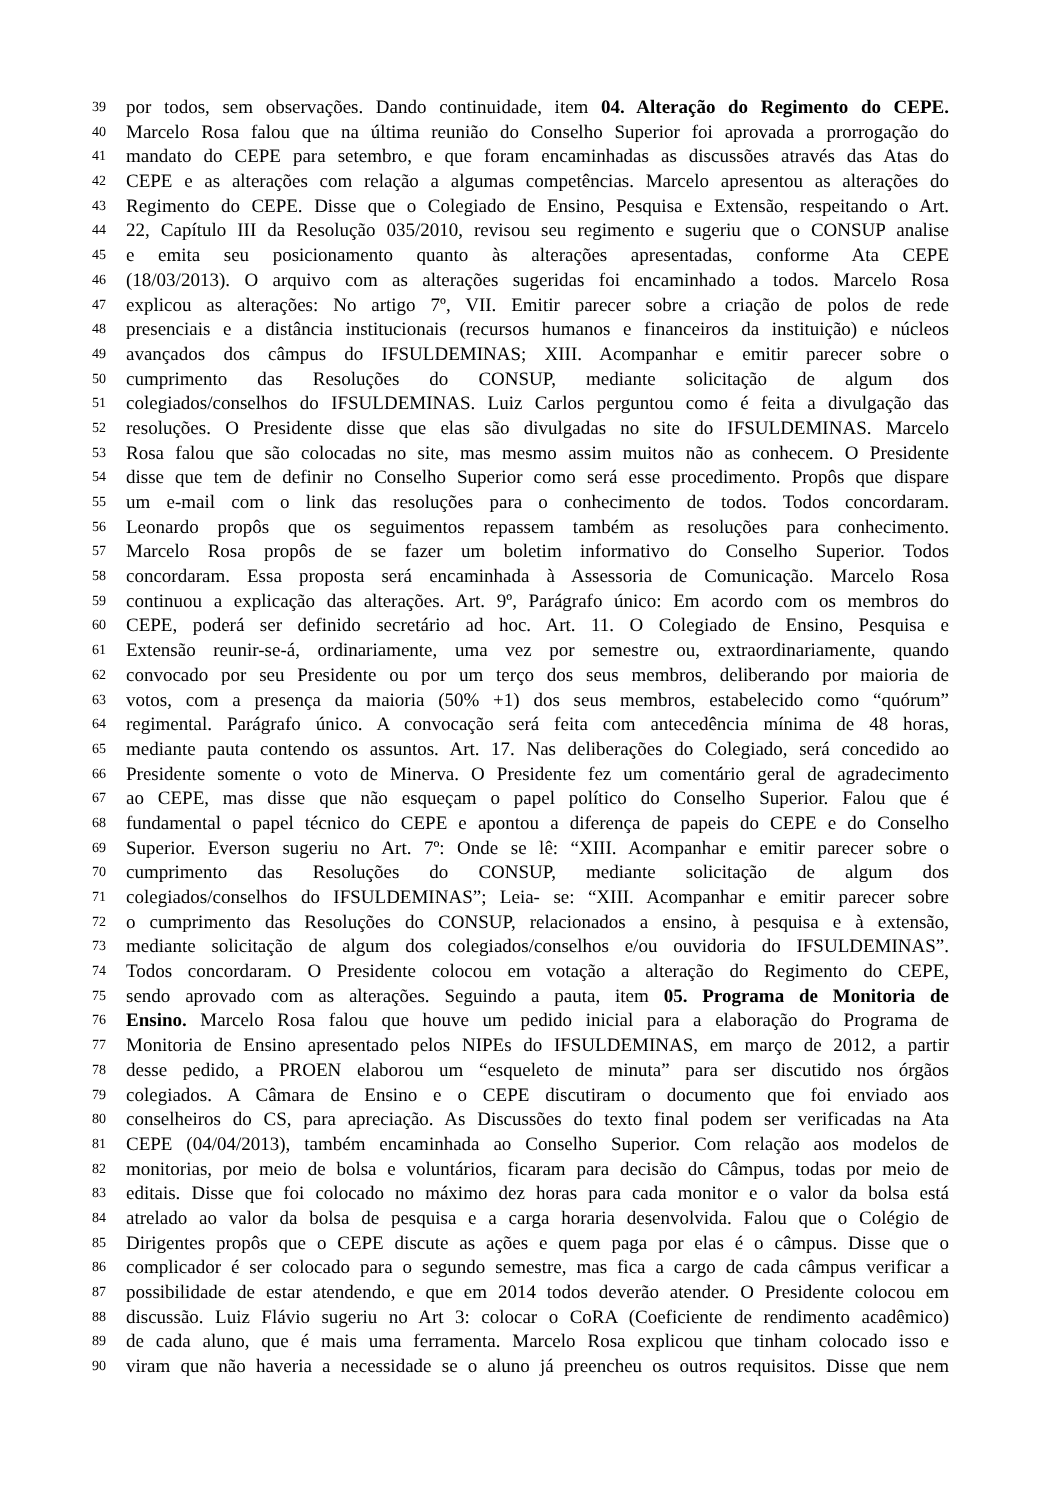39 por todos, sem observações. Dando continuidade, item 04. Alteração do Regimento do CEPE.
40 Marcelo Rosa falou que na última reunião do Conselho Superior foi aprovada a prorrogação do
41 mandato do CEPE para setembro, e que foram encaminhadas as discussões através das Atas do
42 CEPE e as alterações com relação a algumas competências. Marcelo apresentou as alterações do
43 Regimento do CEPE. Disse que o Colegiado de Ensino, Pesquisa e Extensão, respeitando o Art.
44 22, Capítulo III da Resolução 035/2010, revisou seu regimento e sugeriu que o CONSUP analise
45 e emita seu posicionamento quanto às alterações apresentadas, conforme Ata CEPE
46 (18/03/2013). O arquivo com as alterações sugeridas foi encaminhado a todos. Marcelo Rosa
47 explicou as alterações: No artigo 7º, VII. Emitir parecer sobre a criação de polos de rede
48 presenciais e a distância institucionais (recursos humanos e financeiros da instituição) e núcleos
49 avançados dos câmpus do IFSULDEMINAS; XIII. Acompanhar e emitir parecer sobre o
50 cumprimento das Resoluções do CONSUP, mediante solicitação de algum dos
51 colegiados/conselhos do IFSULDEMINAS. Luiz Carlos perguntou como é feita a divulgação das
52 resoluções. O Presidente disse que elas são divulgadas no site do IFSULDEMINAS. Marcelo
53 Rosa falou que são colocadas no site, mas mesmo assim muitos não as conhecem. O Presidente
54 disse que tem de definir no Conselho Superior como será esse procedimento. Propôs que dispare
55 um e-mail com o link das resoluções para o conhecimento de todos. Todos concordaram.
56 Leonardo propôs que os seguimentos repassem também as resoluções para conhecimento.
57 Marcelo Rosa propôs de se fazer um boletim informativo do Conselho Superior. Todos
58 concordaram. Essa proposta será encaminhada à Assessoria de Comunicação. Marcelo Rosa
59 continuou a explicação das alterações. Art. 9º, Parágrafo único: Em acordo com os membros do
60 CEPE, poderá ser definido secretário ad hoc. Art. 11. O Colegiado de Ensino, Pesquisa e
61 Extensão reunir-se-á, ordinariamente, uma vez por semestre ou, extraordinariamente, quando
62 convocado por seu Presidente ou por um terço dos seus membros, deliberando por maioria de
63 votos, com a presença da maioria (50% +1) dos seus membros, estabelecido como “quórum”
64 regimental. Parágrafo único. A convocação será feita com antecedência mínima de 48 horas,
65 mediante pauta contendo os assuntos. Art. 17. Nas deliberações do Colegiado, será concedido ao
66 Presidente somente o voto de Minerva. O Presidente fez um comentário geral de agradecimento
67 ao CEPE, mas disse que não esqueçam o papel político do Conselho Superior. Falou que é
68 fundamental o papel técnico do CEPE e apontou a diferença de papeis do CEPE e do Conselho
69 Superior. Everson sugeriu no Art. 7º: Onde se lê: “XIII. Acompanhar e emitir parecer sobre o
70 cumprimento das Resoluções do CONSUP, mediante solicitação de algum dos
71 colegiados/conselhos do IFSULDEMINAS”; Leia- se: “XIII. Acompanhar e emitir parecer sobre
72 o cumprimento das Resoluções do CONSUP, relacionados a ensino, à pesquisa e à extensão,
73 mediante solicitação de algum dos colegiados/conselhos e/ou ouvidoria do IFSULDEMINAS”.
74 Todos concordaram. O Presidente colocou em votação a alteração do Regimento do CEPE,
75 sendo aprovado com as alterações. Seguindo a pauta, item 05. Programa de Monitoria de
76 Ensino. Marcelo Rosa falou que houve um pedido inicial para a elaboração do Programa de
77 Monitoria de Ensino apresentado pelos NIPEs do IFSULDEMINAS, em março de 2012, a partir
78 desse pedido, a PROEN elaborou um “esqueleto de minuta” para ser discutido nos órgãos
79 colegiados. A Câmara de Ensino e o CEPE discutiram o documento que foi enviado aos
80 conselheiros do CS, para apreciação. As Discussões do texto final podem ser verificadas na Ata
81 CEPE (04/04/2013), também encaminhada ao Conselho Superior. Com relação aos modelos de
82 monitorias, por meio de bolsa e voluntários, ficaram para decisão do Câmpus, todas por meio de
83 editais. Disse que foi colocado no máximo dez horas para cada monitor e o valor da bolsa está
84 atrelado ao valor da bolsa de pesquisa e a carga horaria desenvolvida. Falou que o Colégio de
85 Dirigentes propôs que o CEPE discute as ações e quem paga por elas é o câmpus. Disse que o
86 complicador é ser colocado para o segundo semestre, mas fica a cargo de cada câmpus verificar a
87 possibilidade de estar atendendo, e que em 2014 todos deverão atender. O Presidente colocou em
88 discussão. Luiz Flávio sugeriu no Art 3: colocar o CoRA (Coeficiente de rendimento acadêmico)
89 de cada aluno, que é mais uma ferramenta. Marcelo Rosa explicou que tinham colocado isso e
90 viram que não haveria a necessidade se o aluno já preencheu os outros requisitos. Disse que nem